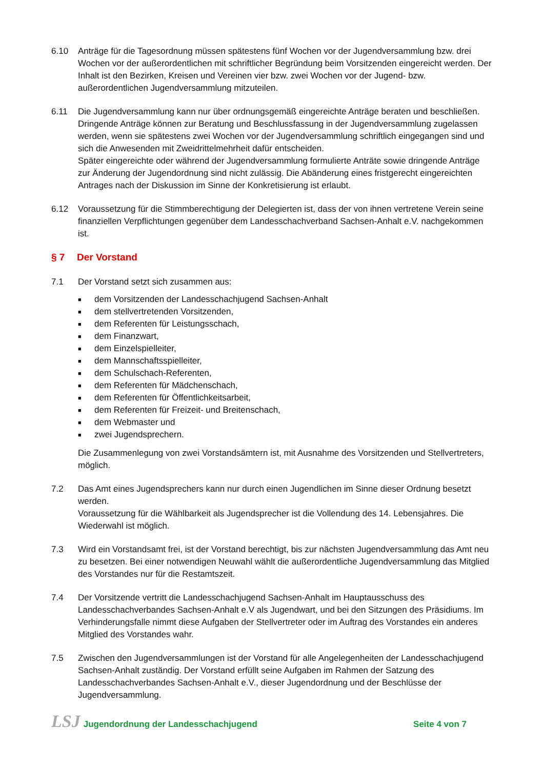6.10 Anträge für die Tagesordnung müssen spätestens fünf Wochen vor der Jugendversammlung bzw. drei Wochen vor der außerordentlichen mit schriftlicher Begründung beim Vorsitzenden eingereicht werden. Der Inhalt ist den Bezirken, Kreisen und Vereinen vier bzw. zwei Wochen vor der Jugend- bzw. außerordentlichen Jugendversammlung mitzuteilen.
6.11 Die Jugendversammlung kann nur über ordnungsgemäß eingereichte Anträge beraten und beschließen.
Dringende Anträge können zur Beratung und Beschlussfassung in der Jugendversammlung zugelassen werden, wenn sie spätestens zwei Wochen vor der Jugendversammlung schriftlich eingegangen sind und sich die Anwesenden mit Zweidrittelmehrheit dafür entscheiden.
Später eingereichte oder während der Jugendversammlung formulierte Anträte sowie dringende Anträge zur Änderung der Jugendordnung sind nicht zulässig. Die Abänderung eines fristgerecht eingereichten Antrages nach der Diskussion im Sinne der Konkretisierung ist erlaubt.
6.12 Voraussetzung für die Stimmberechtigung der Delegierten ist, dass der von ihnen vertretene Verein seine finanziellen Verpflichtungen gegenüber dem Landesschachverband Sachsen-Anhalt e.V. nachgekommen ist.
§ 7 Der Vorstand
7.1 Der Vorstand setzt sich zusammen aus:
■ dem Vorsitzenden der Landesschachjugend Sachsen-Anhalt
■ dem stellvertretenden Vorsitzenden,
■ dem Referenten für Leistungsschach,
■ dem Finanzwart,
■ dem Einzelspielleiter,
■ dem Mannschaftsspielleiter,
■ dem Schulschach-Referenten,
■ dem Referenten für Mädchenschach,
■ dem Referenten für Öffentlichkeitsarbeit,
■ dem Referenten für Freizeit- und Breitenschach,
■ dem Webmaster und
■ zwei Jugendsprechern.
Die Zusammenlegung von zwei Vorstandsämtern ist, mit Ausnahme des Vorsitzenden und Stellvertreters, möglich.
7.2 Das Amt eines Jugendsprechers kann nur durch einen Jugendlichen im Sinne dieser Ordnung besetzt werden.
Voraussetzung für die Wählbarkeit als Jugendsprecher ist die Vollendung des 14. Lebensjahres. Die Wiederwahl ist möglich.
7.3 Wird ein Vorstandsamt frei, ist der Vorstand berechtigt, bis zur nächsten Jugendversammlung das Amt neu zu besetzen. Bei einer notwendigen Neuwahl wählt die außerordentliche Jugendversammlung das Mitglied des Vorstandes nur für die Restamtszeit.
7.4 Der Vorsitzende vertritt die Landesschachjugend Sachsen-Anhalt im Hauptausschuss des Landesschachverbandes Sachsen-Anhalt e.V als Jugendwart, und bei den Sitzungen des Präsidiums. Im Verhinderungsfalle nimmt diese Aufgaben der Stellvertreter oder im Auftrag des Vorstandes ein anderes Mitglied des Vorstandes wahr.
7.5 Zwischen den Jugendversammlungen ist der Vorstand für alle Angelegenheiten der Landesschachjugend Sachsen-Anhalt zuständig. Der Vorstand erfüllt seine Aufgaben im Rahmen der Satzung des Landesschachverbandes Sachsen-Anhalt e.V., dieser Jugendordnung und der Beschlüsse der Jugendversammlung.
LSJ Jugendordnung der Landesschachjugend Seite 4 von 7